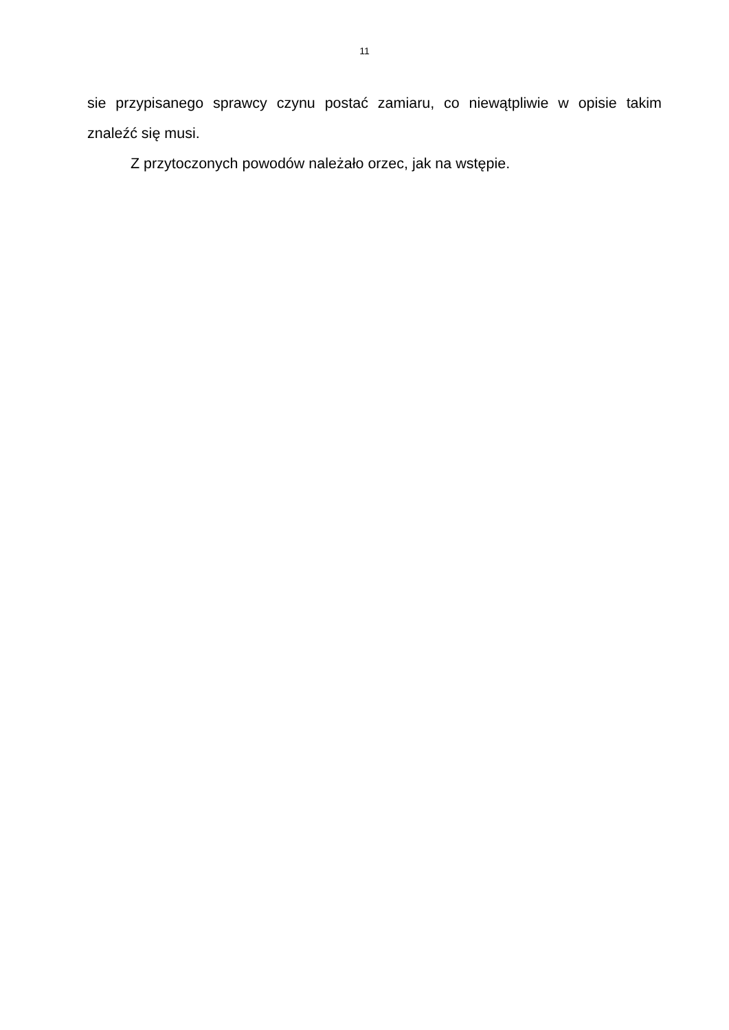11
sie przypisanego sprawcy czynu postać zamiaru, co niewątpliwie w opisie takim znaleźć się musi.
Z przytoczonych powodów należało orzec, jak na wstępie.